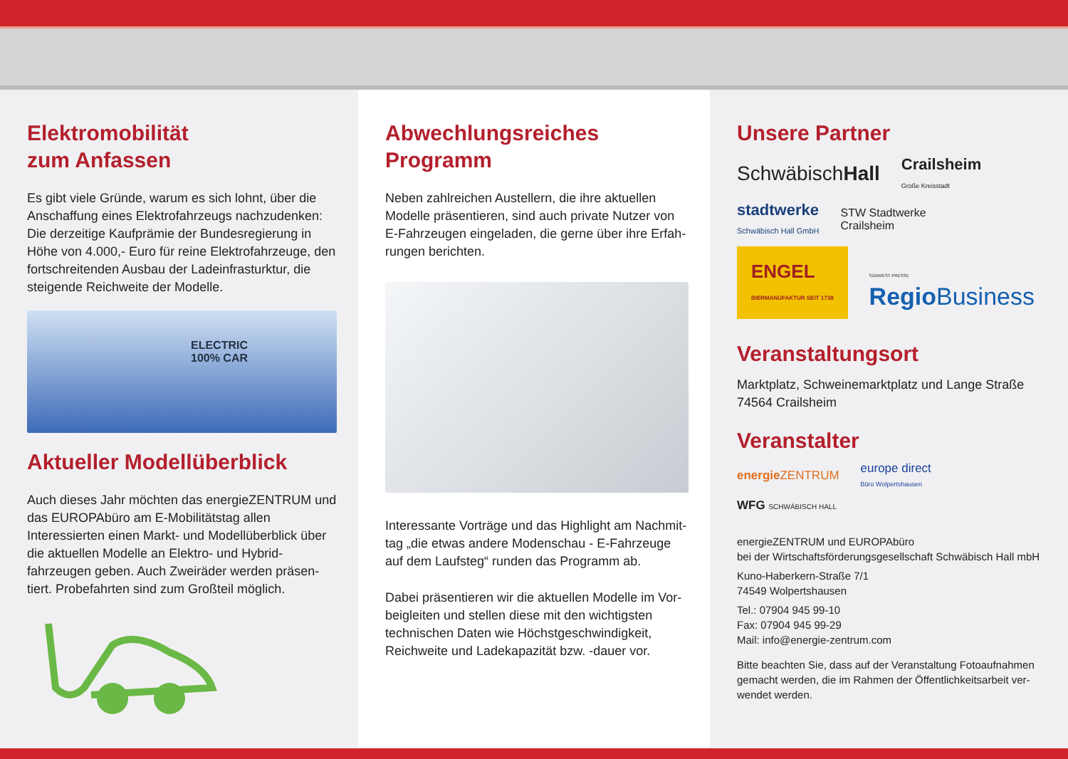Elektromobilität
zum Anfassen
Es gibt viele Gründe, warum es sich lohnt, über die Anschaffung eines Elektrofahrzeugs nachzudenken: Die derzeitige Kaufprämie der Bundesregierung in Höhe von 4.000,- Euro für reine Elektrofahrzeuge, den fortschreitenden Ausbau der Ladeinfrasturktur, die steigende Reichweite der Modelle.
ELECTRIC
100% CAR
Aktueller Modellüberblick
Auch dieses Jahr möchten das energieZENTRUM und das EUROPAbüro am E-Mobilitätstag allen Interessierten einen Markt- und Modellüberblick über die aktuellen Modelle an Elektro- und Hybrid­fahrzeugen geben. Auch Zweiräder werden präsen­tiert. Probefahrten sind zum Großteil möglich.
Abwechlungsreiches Programm
Neben zahlreichen Austellern, die ihre aktuellen Modelle präsentieren, sind auch private Nutzer von E-Fahrzeugen eingeladen, die gerne über ihre Erfah­rungen berichten.
Interessante Vorträge und das Highlight am Nachmit­tag „die etwas andere Modenschau - E-Fahrzeuge auf dem Laufsteg“ runden das Programm ab.
Dabei präsentieren wir die aktuellen Modelle im Vor­beigleiten und stellen diese mit den wichtigsten techni­schen Daten wie Höchstgeschwindigkeit, Reichweite und Ladekapazität bzw. -dauer vor.
Unsere Partner
SchwäbischHall Crailsheim
Große Kreisstadt stadtwerke
Schwäbisch Hall GmbH STW Stadtwerke
Crailsheim ENGEL
BIERMANUFAKTUR SEIT 1738 SÜDWEST PRESSE
Regio Business
Veranstaltungsort
Marktplatz, Schweinemarktplatz und Lange Straße
74564 Crailsheim
Veranstalter
energie ZENTRUM europe direct
Büro Wolpertshausen WFG SCHWÄBISCH HALL
energieZENTRUM und EUROPAbüro
bei der Wirtschaftsförderungsgesellschaft Schwäbisch Hall mbH
Kuno-Haberkern-Straße 7/1
74549 Wolpertshausen
Tel.: 07904 945 99-10
Fax: 07904 945 99-29
Mail: info@energie-zentrum.com
Bitte beachten Sie, dass auf der Veranstaltung Fotoaufnahmen gemacht werden, die im Rahmen der Öffentlichkeitsarbeit ver­wendet werden.